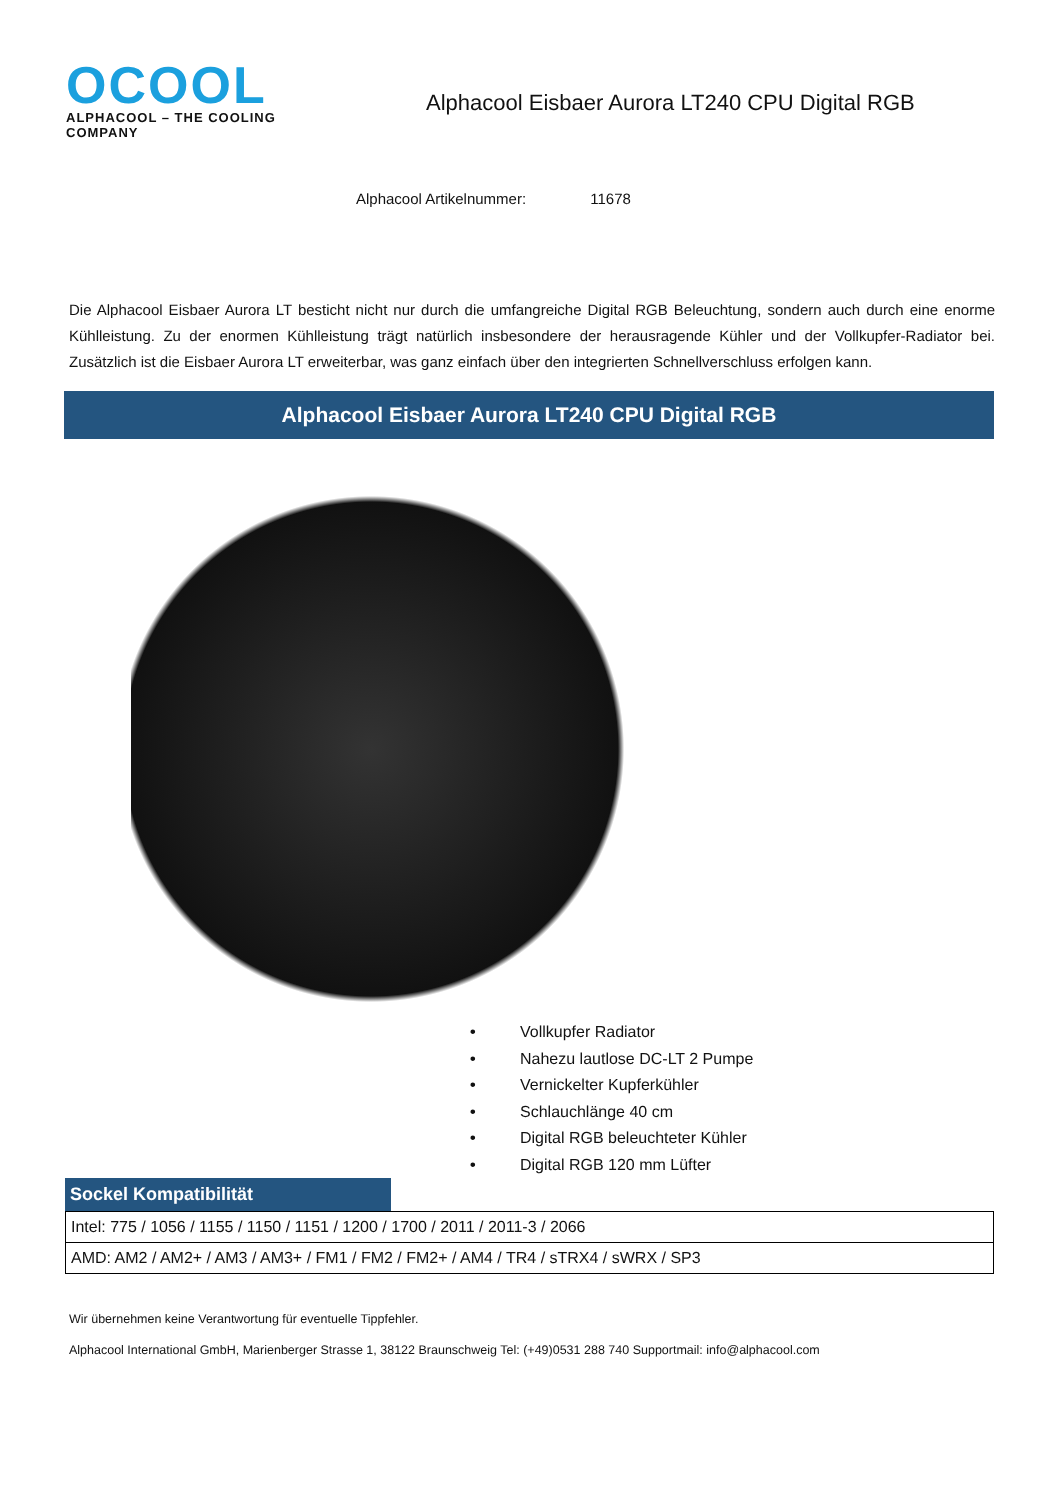OCOOL
ALPHACOOL – THE COOLING COMPANY
Alphacool Eisbaer Aurora LT240 CPU Digital RGB
Alphacool Artikelnummer: 11678
Die Alphacool Eisbaer Aurora LT besticht nicht nur durch die umfangreiche Digital RGB Beleuchtung, sondern auch durch eine enorme Kühlleistung. Zu der enormen Kühlleistung trägt natürlich insbesondere der herausragende Kühler und der Vollkupfer-Radiator bei. Zusätzlich ist die Eisbaer Aurora LT erweiterbar, was ganz einfach über den integrierten Schnellverschluss erfolgen kann.
Alphacool Eisbaer Aurora LT240 CPU Digital RGB
• Vollkupfer Radiator
• Nahezu lautlose DC-LT 2 Pumpe
• Vernickelter Kupferkühler
• Schlauchlänge 40 cm
• Digital RGB beleuchteter Kühler
• Digital RGB 120 mm Lüfter
Sockel Kompatibilität
| Intel: 775 / 1056 / 1155 / 1150 / 1151 / 1200 / 1700 / 2011 / 2011-3 / 2066 |
| AMD: AM2 / AM2+ / AM3 / AM3+ / FM1 / FM2 / FM2+ / AM4 / TR4 / sTRX4 / sWRX / SP3 |
Wir übernehmen keine Verantwortung für eventuelle Tippfehler.
Alphacool International GmbH, Marienberger Strasse 1, 38122 Braunschweig Tel: (+49)0531 288 740 Supportmail: info@alphacool.com